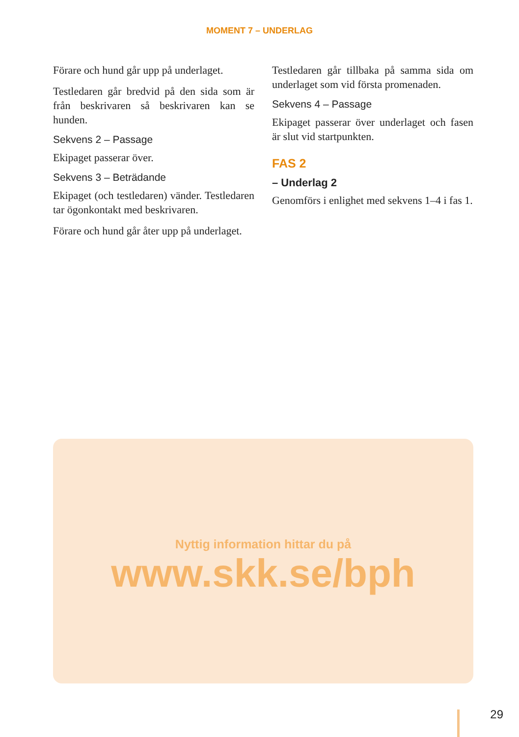MOMENT 7 – UNDERLAG
Förare och hund går upp på underlaget.
Testledaren går bredvid på den sida som är från beskrivaren så beskrivaren kan se hunden.
Sekvens 2 – Passage
Ekipaget passerar över.
Sekvens 3 – Beträdande
Ekipaget (och testledaren) vänder. Testledaren tar ögonkontakt med beskrivaren.
Förare och hund går åter upp på underlaget.
Testledaren går tillbaka på samma sida om underlaget som vid första promenaden.
Sekvens 4 – Passage
Ekipaget passerar över underlaget och fasen är slut vid startpunkten.
FAS 2
– Underlag 2
Genomförs i enlighet med sekvens 1–4 i fas 1.
Nyttig information hittar du på
www.skk.se/bph
29